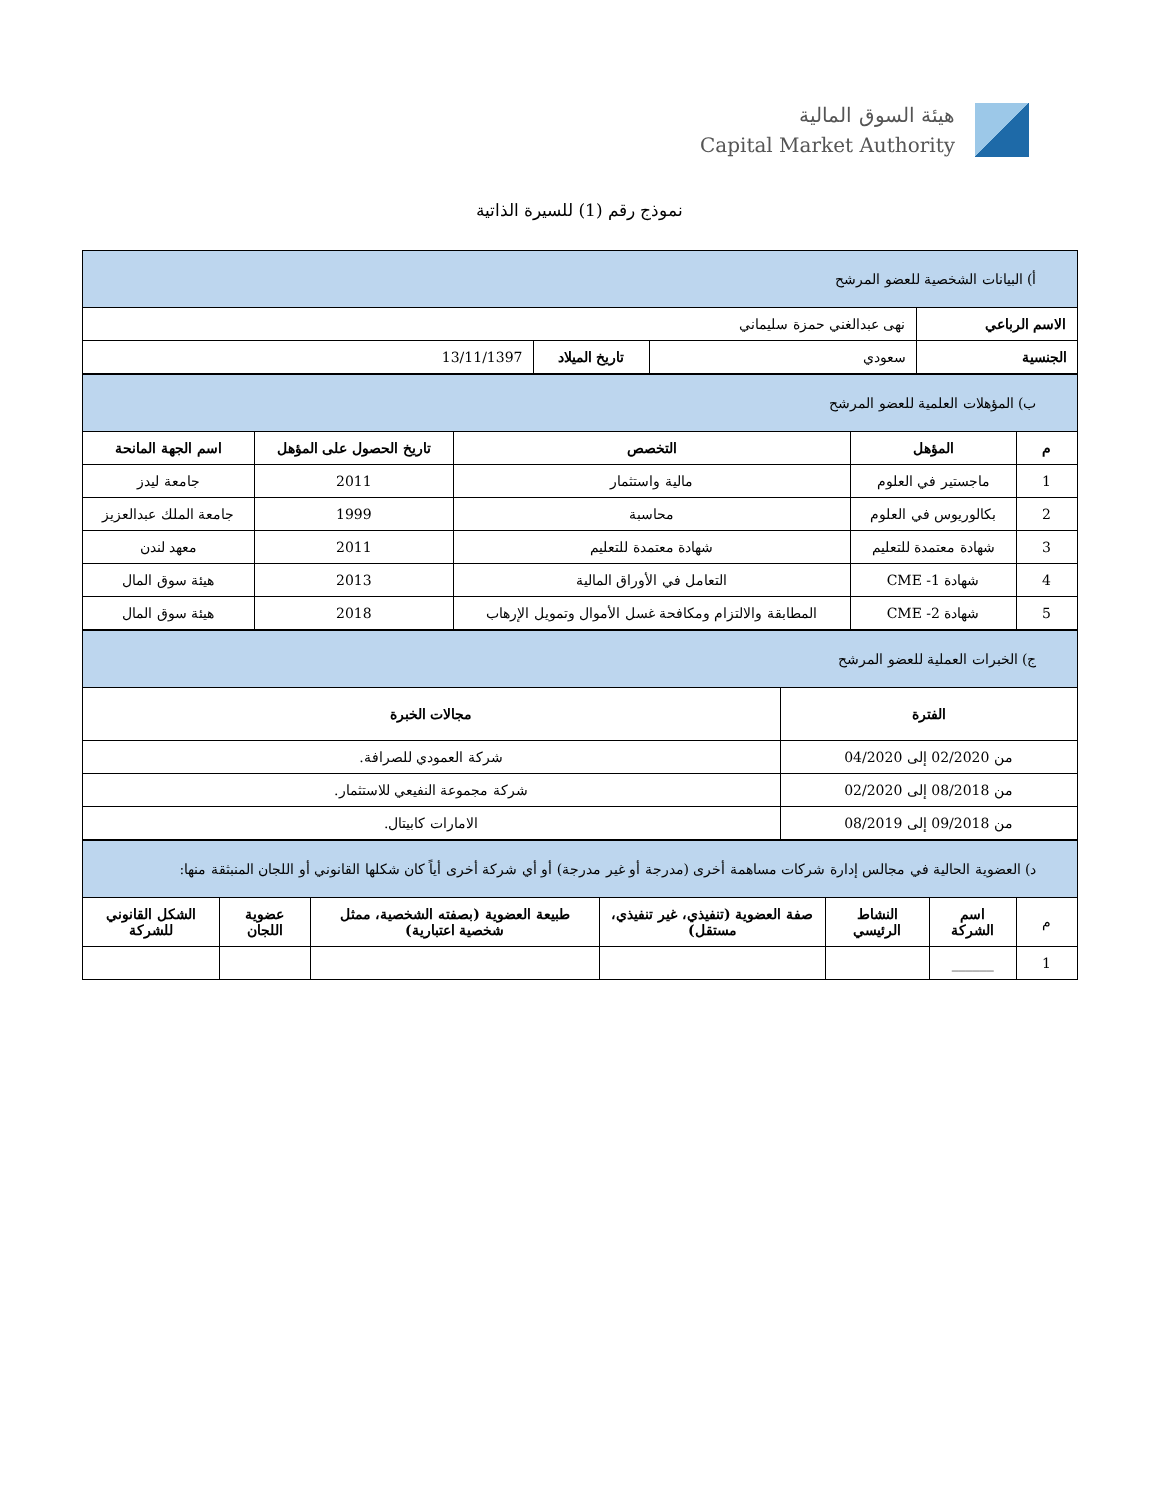هيئة السوق المالية
Capital Market Authority
نموذج رقم (1) للسيرة الذاتية
| أ) البيانات الشخصية للعضو المرشح | | | |
| الاسم الرباعي | نهى عبدالغني حمزة سليماني | | |
| الجنسية | سعودي | تاريخ الميلاد | 13/11/1397 |
| ب) المؤهلات العلمية للعضو المرشح | | | | |
| م | المؤهل | التخصص | تاريخ الحصول على المؤهل | اسم الجهة المانحة |
| 1 | ماجستير في العلوم | مالية واستثمار | 2011 | جامعة ليدز |
| 2 | بكالوريوس في العلوم | محاسبة | 1999 | جامعة الملك عبدالعزيز |
| 3 | شهادة معتمدة للتعليم | شهادة معتمدة للتعليم | 2011 | معهد لندن |
| 4 | شهادة 1- CME | التعامل في الأوراق المالية | 2013 | هيئة سوق المال |
| 5 | شهادة 2- CME | المطابقة والالتزام ومكافحة غسل الأموال وتمويل الإرهاب | 2018 | هيئة سوق المال |
| ج) الخبرات العملية للعضو المرشح | |
| الفترة | مجالات الخبرة |
| من 02/2020 إلى 04/2020 | شركة العمودي للصرافة. |
| من 08/2018 إلى 02/2020 | شركة مجموعة النفيعي للاستثمار. |
| من 09/2018 إلى 08/2019 | الامارات كابيتال. |
| د) العضوية الحالية في مجالس إدارة شركات مساهمة أخرى (مدرجة أو غير مدرجة) أو أي شركة أخرى أياً كان شكلها القانوني أو اللجان المنبثقة منها: | | | | | | |
| م | اسم الشركة | النشاط الرئيسي | صفة العضوية (تنفيذي، غير تنفيذي، مستقل) | طبيعة العضوية (بصفته الشخصية، ممثل شخصية اعتبارية) | عضوية اللجان | الشكل القانوني للشركة |
| 1 | ______ | | | | | |